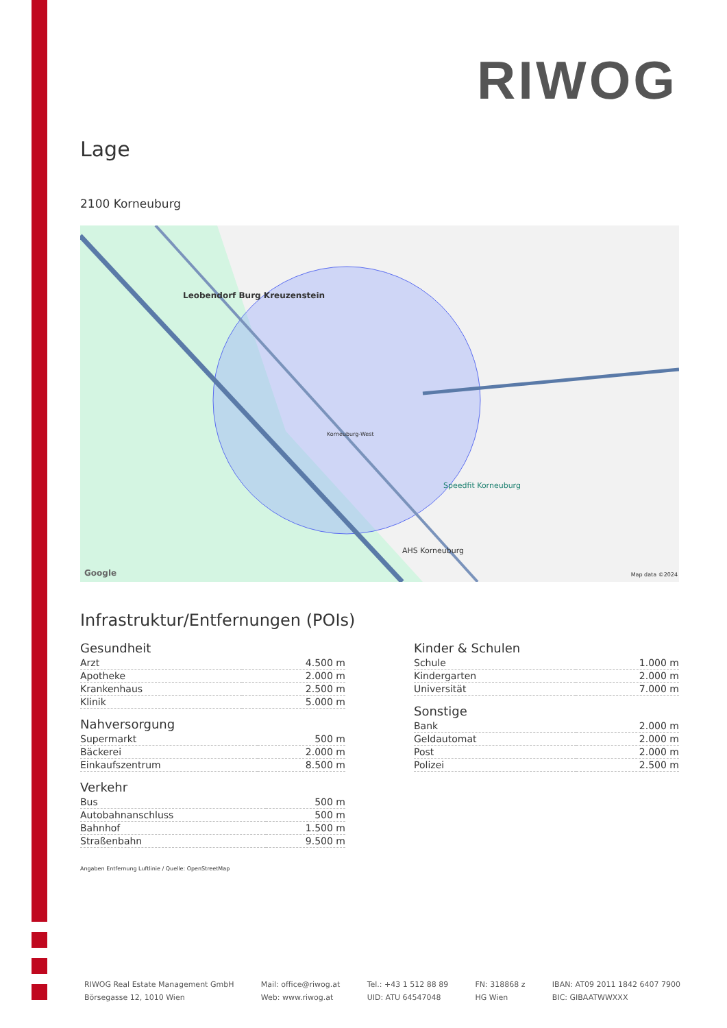RIWOG
Lage
2100 Korneuburg
Leobendorf Burg Kreuzenstein
Korneuburg-West
Speedfit Korneuburg
AHS Korneuburg
Google Map data ©2024
Infrastruktur/Entfernungen (POIs)
Gesundheit
| Arzt | 4.500 m |
| Apotheke | 2.000 m |
| Krankenhaus | 2.500 m |
| Klinik | 5.000 m |
Nahversorgung
| Supermarkt | 500 m |
| Bäckerei | 2.000 m |
| Einkaufszentrum | 8.500 m |
Verkehr
| Bus | 500 m |
| Autobahnanschluss | 500 m |
| Bahnhof | 1.500 m |
| Straßenbahn | 9.500 m |
Kinder & Schulen
| Schule | 1.000 m |
| Kindergarten | 2.000 m |
| Universität | 7.000 m |
Sonstige
| Bank | 2.000 m |
| Geldautomat | 2.000 m |
| Post | 2.000 m |
| Polizei | 2.500 m |
Angaben Entfernung Luftlinie / Quelle: OpenStreetMap
RIWOG Real Estate Management GmbH
Börsegasse 12, 1010 Wien
Mail: office@riwog.at
Web: www.riwog.at
Tel.: +43 1 512 88 89
UID: ATU 64547048
FN: 318868 z
HG Wien
IBAN: AT09 2011 1842 6407 7900
BIC: GIBAATWWXXX